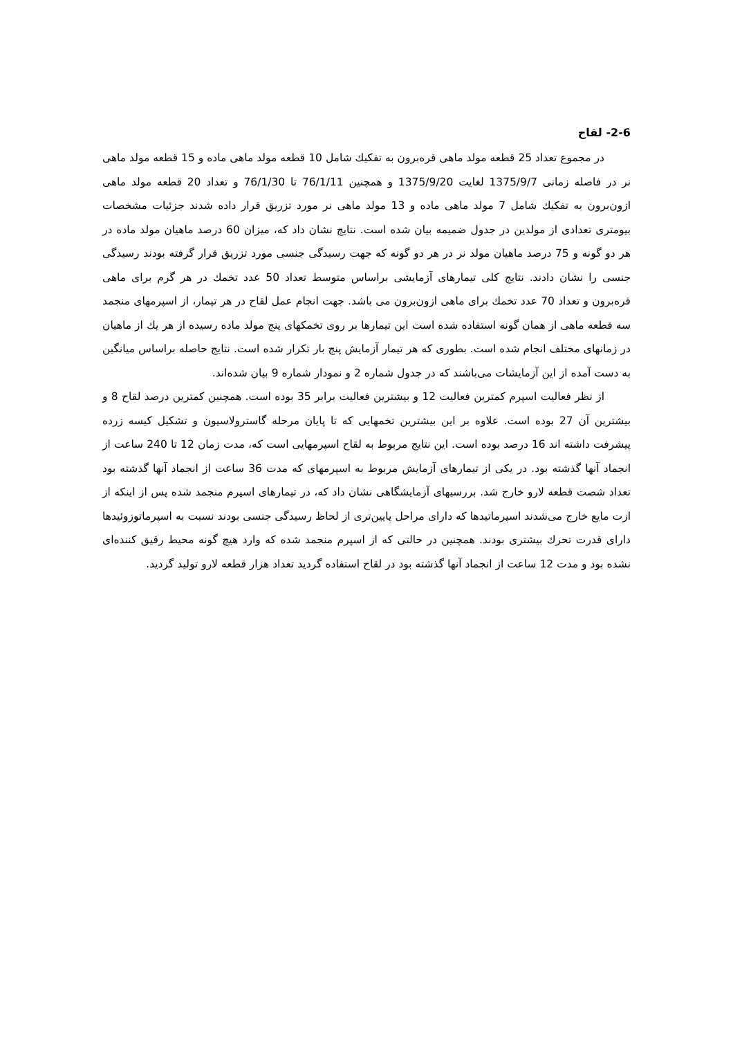2-6- لقاح
در مجموع تعداد 25 قطعه مولد ماهی قره‌برون به تفكيك شامل 10 قطعه مولد ماهی ماده و 15 قطعه مولد ماهی نر در فاصله زمانی 1375/9/7 لغایت 1375/9/20 و همچنین 76/1/11 تا 76/1/30 و تعداد 20 قطعه مولد ماهی ازون‌برون به تفكيك شامل 7 مولد ماهی ماده و 13 مولد ماهی نر مورد تزریق قرار داده شدند جزئیات مشخصات بیومتری تعدادی از مولدین در جدول ضمیمه بیان شده است. نتایج نشان داد كه، میزان 60 درصد ماهیان مولد ماده در هر دو گونه و 75 درصد ماهیان مولد نر در هر دو گونه كه جهت رسیدگی جنسی مورد تزریق قرار گرفته بودند رسیدگی جنسی را نشان دادند. نتایج كلی تیمارهای آزمایشی براساس متوسط تعداد 50 عدد تخمك در هر گرم برای ماهی قره‌برون و تعداد 70 عدد تخمك برای ماهی ازون‌برون می باشد. جهت انجام عمل لقاح در هر تیمار، از اسپرمهای منجمد سه قطعه ماهی از همان گونه استفاده شده است این تیمارها بر روی تخمكهای پنج مولد ماده رسیده از هر يك از ماهیان در زمانهای مختلف انجام شده است. بطوری كه هر تیمار آزمایش پنج بار تكرار شده است. نتایج حاصله براساس میانگین به دست آمده از این آزمایشات می‌باشند كه در جدول شماره 2 و نمودار شماره 9 بیان شده‌اند.
از نظر فعالیت اسپرم كمترین فعالیت 12 و بیشترین فعالیت برابر 35 بوده است. همچنین كمترین درصد لقاح 8 و بیشترین آن 27 بوده است. علاوه بر این بیشترین تخمهایی كه تا پایان مرحله گاسترولاسیون و تشكیل كیسه زرده پیشرفت داشته اند 16 درصد بوده است. این نتایج مربوط به لقاح اسپرمهایی است كه، مدت زمان 12 تا 240 ساعت از انجماد آنها گذشته بود. در یكی از تیمارهای آزمایش مربوط به اسپرمهای كه مدت 36 ساعت از انجماد آنها گذشته بود تعداد شصت قطعه لارو خارج شد. بررسیهای آزمایشگاهی نشان داد كه، در تیمارهای اسپرم منجمد شده پس از اینكه از ازت مایع خارج می‌شدند اسپرماتیدها كه دارای مراحل پایین‌تری از لحاظ رسیدگی جنسی بودند نسبت به اسپرماتوزوئیدها دارای قدرت تحرك بیشتری بودند. همچنین در حالتی كه از اسپرم منجمد شده كه وارد هیچ گونه محیط رقیق كننده‌ای نشده بود و مدت 12 ساعت از انجماد آنها گذشته بود در لقاح استفاده گردید تعداد هزار قطعه لارو تولید گردید.